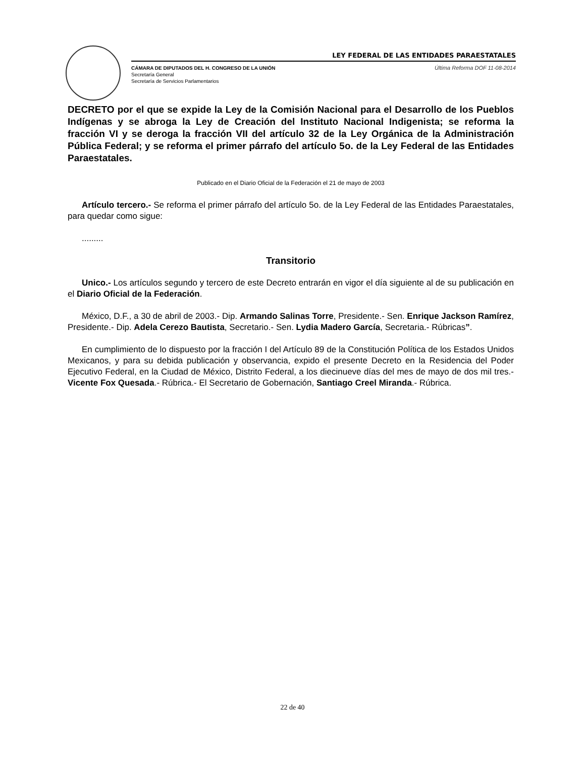LEY FEDERAL DE LAS ENTIDADES PARAESTATALES
CÁMARA DE DIPUTADOS DEL H. CONGRESO DE LA UNIÓN
Secretaría General
Secretaría de Servicios Parlamentarios
Última Reforma DOF 11-08-2014
DECRETO por el que se expide la Ley de la Comisión Nacional para el Desarrollo de los Pueblos Indígenas y se abroga la Ley de Creación del Instituto Nacional Indigenista; se reforma la fracción VI y se deroga la fracción VII del artículo 32 de la Ley Orgánica de la Administración Pública Federal; y se reforma el primer párrafo del artículo 5o. de la Ley Federal de las Entidades Paraestatales.
Publicado en el Diario Oficial de la Federación el 21 de mayo de 2003
Artículo tercero.- Se reforma el primer párrafo del artículo 5o. de la Ley Federal de las Entidades Paraestatales, para quedar como sigue:
.........
Transitorio
Unico.- Los artículos segundo y tercero de este Decreto entrarán en vigor el día siguiente al de su publicación en el Diario Oficial de la Federación.
México, D.F., a 30 de abril de 2003.- Dip. Armando Salinas Torre, Presidente.- Sen. Enrique Jackson Ramírez, Presidente.- Dip. Adela Cerezo Bautista, Secretario.- Sen. Lydia Madero García, Secretaria.- Rúbricas”.
En cumplimiento de lo dispuesto por la fracción I del Artículo 89 de la Constitución Política de los Estados Unidos Mexicanos, y para su debida publicación y observancia, expido el presente Decreto en la Residencia del Poder Ejecutivo Federal, en la Ciudad de México, Distrito Federal, a los diecinueve días del mes de mayo de dos mil tres.- Vicente Fox Quesada.- Rúbrica.- El Secretario de Gobernación, Santiago Creel Miranda.- Rúbrica.
22 de 40